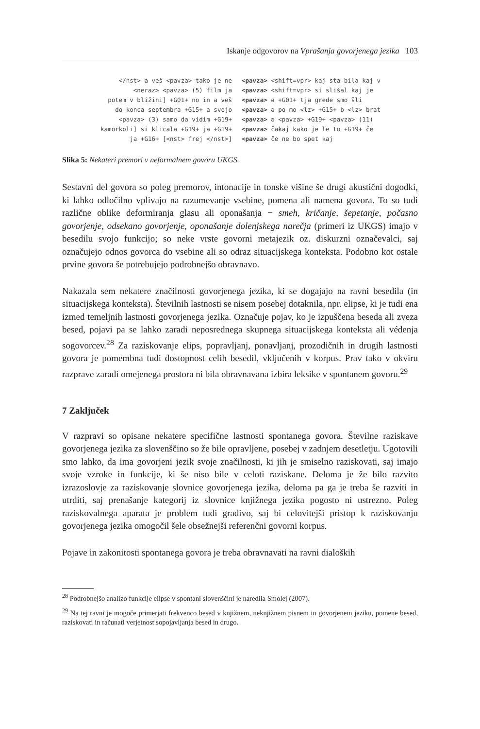Iskanje odgovorov na Vprašanja govorjenega jezika 103
</nst> a veš <pavza> tako je ne <neraz> <pavza> (5) film ja potem v bližini] +G01+ no in a veš do konca septembra +G15+ a svojo <pavza> (3) samo da vidim +G19+ kamorkoli] si klicala +G19+ ja +G19+ ja +G16+ [<nst> frej </nst>]
<pavza> <shift=vpr> kaj sta bila kaj v <pavza> <shift=vpr> si slišal kaj je <pavza> ə +G01+ tja grede smo šli <pavza> ə po mo <lz> +G15+ b <lz> brat <pavza> ə <pavza> +G19+ <pavza> (11) <pavza> čakaj kako je ľe to +G19+ če <pavza> če ne bo spet kaj
Slika 5: Nekateri premori v neformalnem govoru UKGS.
Sestavni del govora so poleg premorov, intonacije in tonske višine še drugi akustični dogodki, ki lahko odločilno vplivajo na razumevanje vsebine, pomena ali namena govora. To so tudi različne oblike deformiranja glasu ali oponašanja − smeh, kričanje, šepetanje, počasno govorjenje, odsekano govorjenje, oponašanje dolenjskega narečja (primeri iz UKGS) imajo v besedilu svojo funkcijo; so neke vrste govorni metajezik oz. diskurzni označevalci, saj označujejo odnos govorca do vsebine ali so odraz situacijskega konteksta. Podobno kot ostale prvine govora še potrebujejo podrobnejšo obravnavo.
Nakazala sem nekatere značilnosti govorjenega jezika, ki se dogajajo na ravni besedila (in situacijskega konteksta). Številnih lastnosti se nisem posebej dotaknila, npr. elipse, ki je tudi ena izmed temeljnih lastnosti govorjenega jezika. Označuje pojav, ko je izpuščena beseda ali zveza besed, pojavi pa se lahko zaradi neposrednega skupnega situacijskega konteksta ali védenja sogovorcev.<sup>28</sup> Za raziskovanje elips, popravljanj, ponavljanj, prozodičnih in drugih lastnosti govora je pomembna tudi dostopnost celih besedil, vključenih v korpus. Prav tako v okviru razprave zaradi omejenega prostora ni bila obravnavana izbira leksike v spontanem govoru.<sup>29</sup>
7 Zaključek
V razpravi so opisane nekatere specifične lastnosti spontanega govora. Številne raziskave govorjenega jezika za slovenščino so že bile opravljene, posebej v zadnjem desetletju. Ugotovili smo lahko, da ima govorjeni jezik svoje značilnosti, ki jih je smiselno raziskovati, saj imajo svoje vzroke in funkcije, ki še niso bile v celoti raziskane. Deloma je že bilo razvito izrazoslovje za raziskovanje slovnice govorjenega jezika, deloma pa ga je treba še razviti in utrditi, saj prenašanje kategorij iz slovnice knjižnega jezika pogosto ni ustrezno. Poleg raziskovalnega aparata je problem tudi gradivo, saj bi celovitejši pristop k raziskovanju govorjenega jezika omogočil šele obsežnejši referenčni govorni korpus.
Pojave in zakonitosti spontanega govora je treba obravnavati na ravni dialoških
<sup>28</sup> Podrobnejšo analizo funkcije elipse v spontani slovenščini je naredila Smolej (2007).
<sup>29</sup> Na tej ravni je mogoče primerjati frekvenco besed v knjižnem, neknjižnem pisnem in govorjenem jeziku, pomene besed, raziskovati in računati verjetnost sopojavljanja besed in drugo.